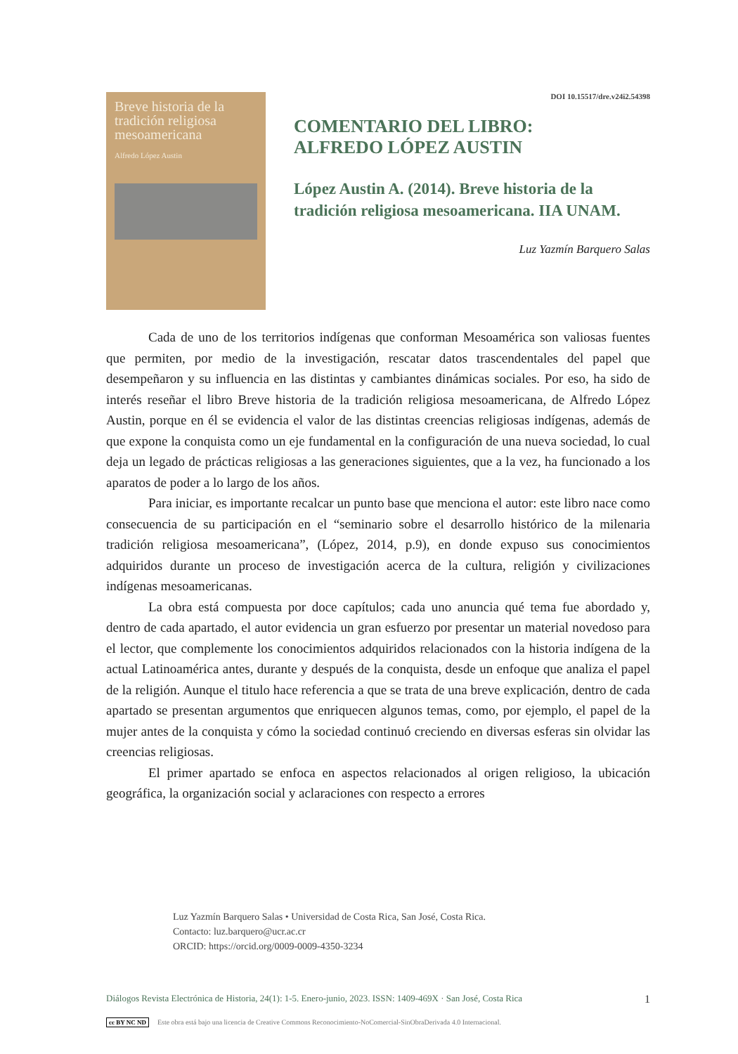Breve historia de la tradición religiosa mesoamericana
Alfredo López Austin
DOI 10.15517/dre.v24i2.54398
COMENTARIO DEL LIBRO:
ALFREDO LÓPEZ AUSTIN
López Austin A. (2014). Breve historia de la tradición religiosa mesoamericana. IIA UNAM.
Luz Yazmín Barquero Salas
Cada de uno de los territorios indígenas que conforman Mesoamérica son valiosas fuentes que permiten, por medio de la investigación, rescatar datos trascendentales del papel que desempeñaron y su influencia en las distintas y cambiantes dinámicas sociales. Por eso, ha sido de interés reseñar el libro Breve historia de la tradición religiosa mesoamericana, de Alfredo López Austin, porque en él se evidencia el valor de las distintas creencias religiosas indígenas, además de que expone la conquista como un eje fundamental en la configuración de una nueva sociedad, lo cual deja un legado de prácticas religiosas a las generaciones siguientes, que a la vez, ha funcionado a los aparatos de poder a lo largo de los años.
Para iniciar, es importante recalcar un punto base que menciona el autor: este libro nace como consecuencia de su participación en el “seminario sobre el desarrollo histórico de la milenaria tradición religiosa mesoamericana”, (López, 2014, p.9), en donde expuso sus conocimientos adquiridos durante un proceso de investigación acerca de la cultura, religión y civilizaciones indígenas mesoamericanas.
La obra está compuesta por doce capítulos; cada uno anuncia qué tema fue abordado y, dentro de cada apartado, el autor evidencia un gran esfuerzo por presentar un material novedoso para el lector, que complemente los conocimientos adquiridos relacionados con la historia indígena de la actual Latinoamérica antes, durante y después de la conquista, desde un enfoque que analiza el papel de la religión. Aunque el titulo hace referencia a que se trata de una breve explicación, dentro de cada apartado se presentan argumentos que enriquecen algunos temas, como, por ejemplo, el papel de la mujer antes de la conquista y cómo la sociedad continuó creciendo en diversas esferas sin olvidar las creencias religiosas.
El primer apartado se enfoca en aspectos relacionados al origen religioso, la ubicación geográfica, la organización social y aclaraciones con respecto a errores
Luz Yazmín Barquero Salas • Universidad de Costa Rica, San José, Costa Rica.
Contacto: luz.barquero@ucr.ac.cr
ORCID: https://orcid.org/0009-0009-4350-3234
Diálogos Revista Electrónica de Historia, 24(1): 1-5. Enero-junio, 2023. ISSN: 1409-469X · San José, Costa Rica 1
cc BY NC ND Este obra está bajo una licencia de Creative Commons Reconocimiento-NoComercial-SinObraDerivada 4.0 Internacional.